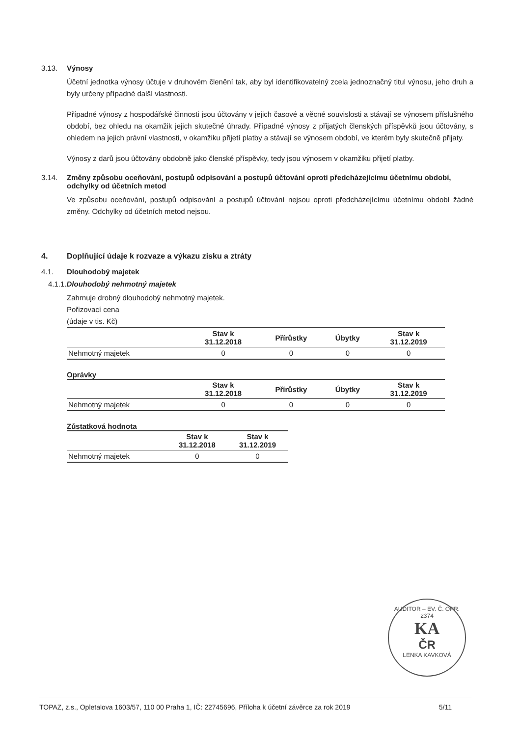3.13. Výnosy
Účetní jednotka výnosy účtuje v druhovém členění tak, aby byl identifikovatelný zcela jednoznačný titul výnosu, jeho druh a byly určeny případné další vlastnosti.
Případné výnosy z hospodářské činnosti jsou účtovány v jejich časové a věcné souvislosti a stávají se výnosem příslušného období, bez ohledu na okamžik jejich skutečné úhrady. Případné výnosy z přijatých členských příspěvků jsou účtovány, s ohledem na jejich právní vlastnosti, v okamžiku přijetí platby a stávají se výnosem období, ve kterém byly skutečně přijaty.
Výnosy z darů jsou účtovány obdobně jako členské příspěvky, tedy jsou výnosem v okamžiku přijetí platby.
3.14. Změny způsobu oceňování, postupů odpisování a postupů účtování oproti předcházejícímu účetnímu období, odchylky od účetních metod
Ve způsobu oceňování, postupů odpisování a postupů účtování nejsou oproti předcházejícímu účetnímu období žádné změny. Odchylky od účetních metod nejsou.
4. Doplňující údaje k rozvaze a výkazu zisku a ztráty
4.1. Dlouhodobý majetek
4.1.1. Dlouhodobý nehmotný majetek
Zahrnuje drobný dlouhodobý nehmotný majetek.
Pořizovací cena
(údaje v tis. Kč)
| | Stav k 31.12.2018 | Přírůstky | Úbytky | Stav k 31.12.2019 |
| --- | --- | --- | --- | --- |
| Nehmotný majetek | 0 | 0 | 0 | 0 |
Oprávky
| | Stav k 31.12.2018 | Přírůstky | Úbytky | Stav k 31.12.2019 |
| --- | --- | --- | --- | --- |
| Nehmotný majetek | 0 | 0 | 0 | 0 |
Zůstatková hodnota
| | Stav k 31.12.2018 | Stav k 31.12.2019 |
| --- | --- | --- |
| Nehmotný majetek | 0 | 0 |
AUDITOR – EV. Č. OPR. 2374
KA
ČR
LENKA KAVKOVÁ
TOPAZ, z.s., Opletalova 1603/57, 110 00 Praha 1, IČ: 22745696, Příloha k účetní závěrce za rok 2019 5/11